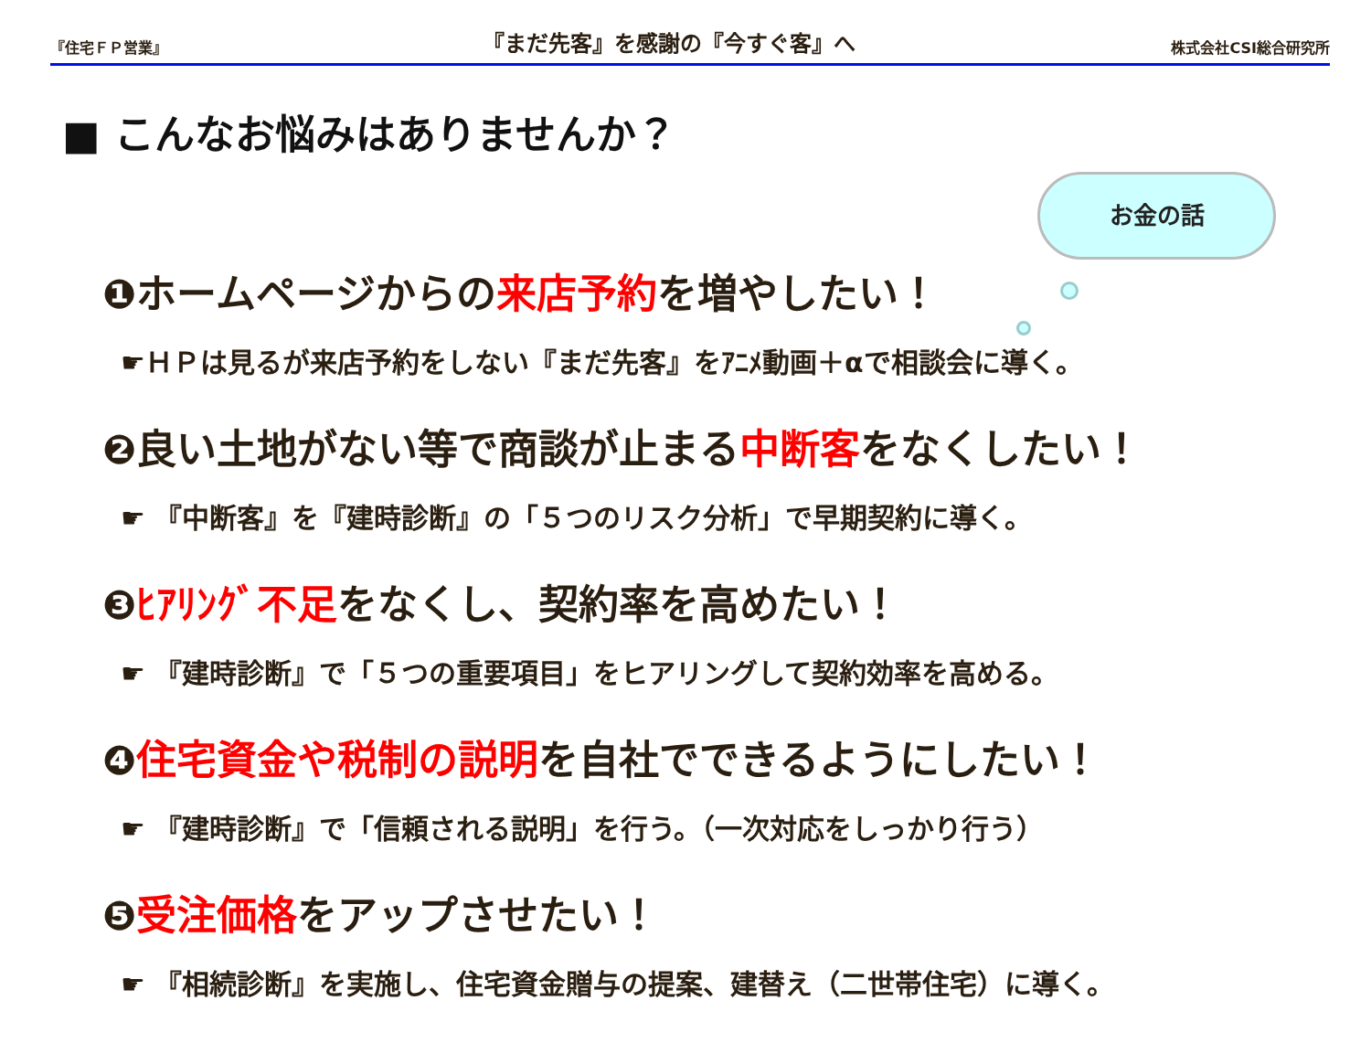『住宅ＦＰ営業』 『まだ先客』を感謝の『今すぐ客』へ 株式会社CSI総合研究所
■ こんなお悩みはありませんか？
お金の話
❶ホームページからの来店予約を増やしたい！
☛ＨＰは見るが来店予約をしない『まだ先客』をｱﾆﾒ動画＋αで相談会に導く。
❷良い土地がない等で商談が止まる中断客をなくしたい！
☛ 『中断客』を『建時診断』の「５つのリスク分析」で早期契約に導く。
❸ﾋｱﾘﾝｸﾞ不足をなくし、契約率を高めたい！
☛ 『建時診断』で「５つの重要項目」をヒアリングして契約効率を高める。
❹住宅資金や税制の説明を自社でできるようにしたい！
☛ 『建時診断』で「信頼される説明」を行う。（一次対応をしっかり行う）
❺受注価格をアップさせたい！
☛ 『相続診断』を実施し、住宅資金贈与の提案、建替え（二世帯住宅）に導く。